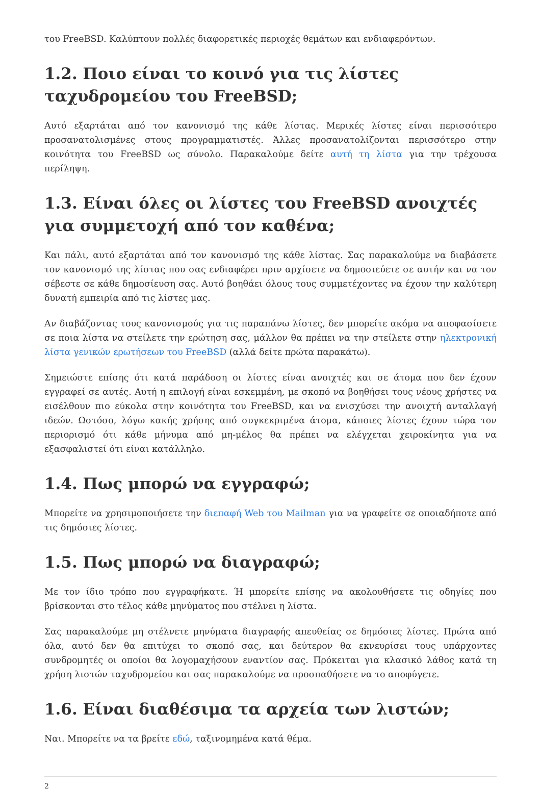του FreeBSD. Καλύπτουν πολλές διαφορετικές περιοχές θεμάτων και ενδιαφερόντων.
1.2. Ποιο είναι το κοινό για τις λίστες ταχυδρομείου του FreeBSD;
Αυτό εξαρτάται από τον κανονισμό της κάθε λίστας. Μερικές λίστες είναι περισσότερο προσανατολισμένες στους προγραμματιστές. Άλλες προσανατολίζονται περισσότερο στην κοινότητα του FreeBSD ως σύνολο. Παρακαλούμε δείτε αυτή τη λίστα για την τρέχουσα περίληψη.
1.3. Είναι όλες οι λίστες του FreeBSD ανοιχτές για συμμετοχή από τον καθένα;
Και πάλι, αυτό εξαρτάται από τον κανονισμό της κάθε λίστας. Σας παρακαλούμε να διαβάσετε τον κανονισμό της λίστας που σας ενδιαφέρει πριν αρχίσετε να δημοσιεύετε σε αυτήν και να τον σέβεστε σε κάθε δημοσίευση σας. Αυτό βοηθάει όλους τους συμμετέχοντες να έχουν την καλύτερη δυνατή εμπειρία από τις λίστες μας.
Αν διαβάζοντας τους κανονισμούς για τις παραπάνω λίστες, δεν μπορείτε ακόμα να αποφασίσετε σε ποια λίστα να στείλετε την ερώτηση σας, μάλλον θα πρέπει να την στείλετε στην ηλεκτρονική λίστα γενικών ερωτήσεων του FreeBSD (αλλά δείτε πρώτα παρακάτω).
Σημειώστε επίσης ότι κατά παράδοση οι λίστες είναι ανοιχτές και σε άτομα που δεν έχουν εγγραφεί σε αυτές. Αυτή η επιλογή είναι εσκεμμένη, με σκοπό να βοηθήσει τους νέους χρήστες να εισέλθουν πιο εύκολα στην κοινότητα του FreeBSD, και να ενισχύσει την ανοιχτή ανταλλαγή ιδεών. Ωστόσο, λόγω κακής χρήσης από συγκεκριμένα άτομα, κάποιες λίστες έχουν τώρα τον περιορισμό ότι κάθε μήνυμα από μη-μέλος θα πρέπει να ελέγχεται χειροκίνητα για να εξασφαλιστεί ότι είναι κατάλληλο.
1.4. Πως μπορώ να εγγραφώ;
Μπορείτε να χρησιμοποιήσετε την διεπαφή Web του Mailman για να γραφείτε σε οποιαδήποτε από τις δημόσιες λίστες.
1.5. Πως μπορώ να διαγραφώ;
Με τον ίδιο τρόπο που εγγραφήκατε. Ή μπορείτε επίσης να ακολουθήσετε τις οδηγίες που βρίσκονται στο τέλος κάθε μηνύματος που στέλνει η λίστα.
Σας παρακαλούμε μη στέλνετε μηνύματα διαγραφής απευθείας σε δημόσιες λίστες. Πρώτα από όλα, αυτό δεν θα επιτύχει το σκοπό σας, και δεύτερον θα εκνευρίσει τους υπάρχοντες συνδρομητές οι οποίοι θα λογομαχήσουν εναντίον σας. Πρόκειται για κλασικό λάθος κατά τη χρήση λιστών ταχυδρομείου και σας παρακαλούμε να προσπαθήσετε να το αποφύγετε.
1.6. Είναι διαθέσιμα τα αρχεία των λιστών;
Ναι. Μπορείτε να τα βρείτε εδώ, ταξινομημένα κατά θέμα.
2